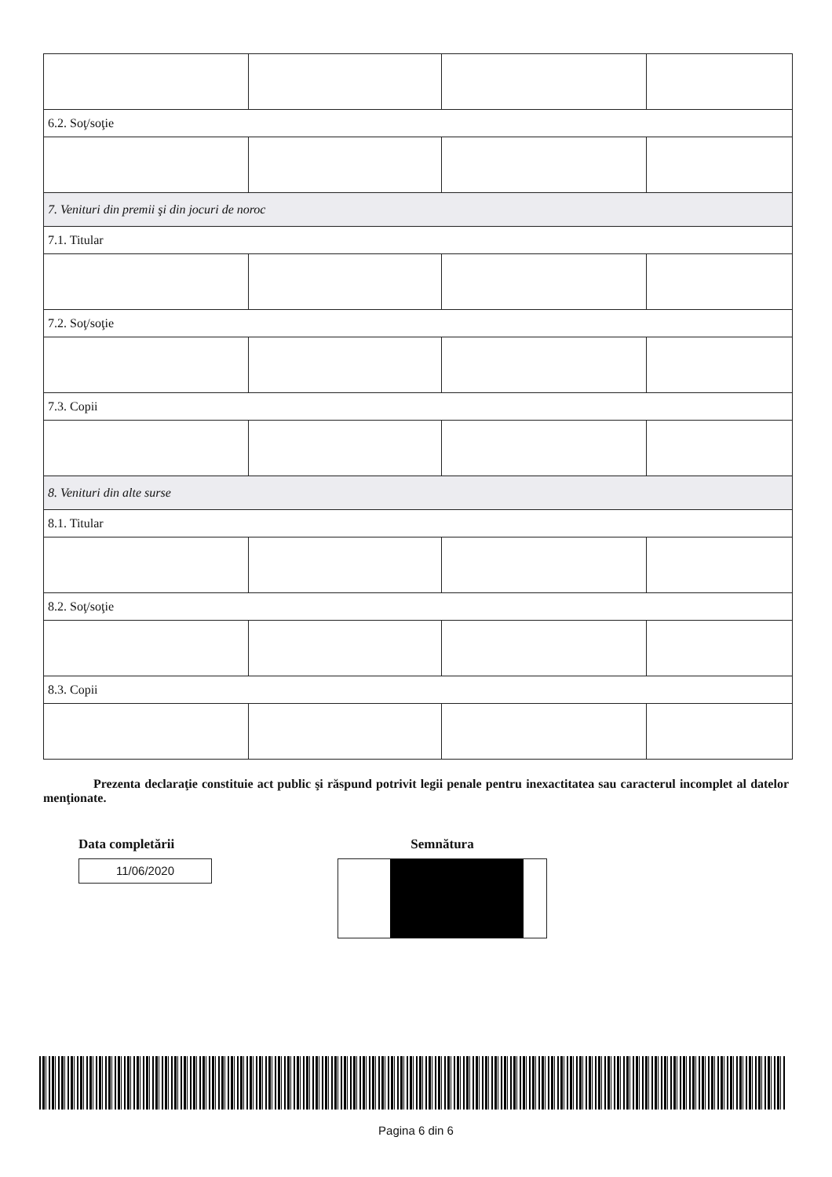| 6.2. Soţ/soţie | | | |
| 7. Venituri din premii şi din jocuri de noroc | | | |
| 7.1. Titular | | | |
| 7.2. Soţ/soţie | | | |
| 7.3. Copii | | | |
| 8. Venituri din alte surse | | | |
| 8.1. Titular | | | |
| 8.2. Soţ/soţie | | | |
| 8.3. Copii | | | |
Prezenta declaraţie constituie act public şi răspund potrivit legii penale pentru inexactitatea sau caracterul incomplet al datelor menţionate.
Data completării
11/06/2020
Semnătura
Pagina 6 din 6